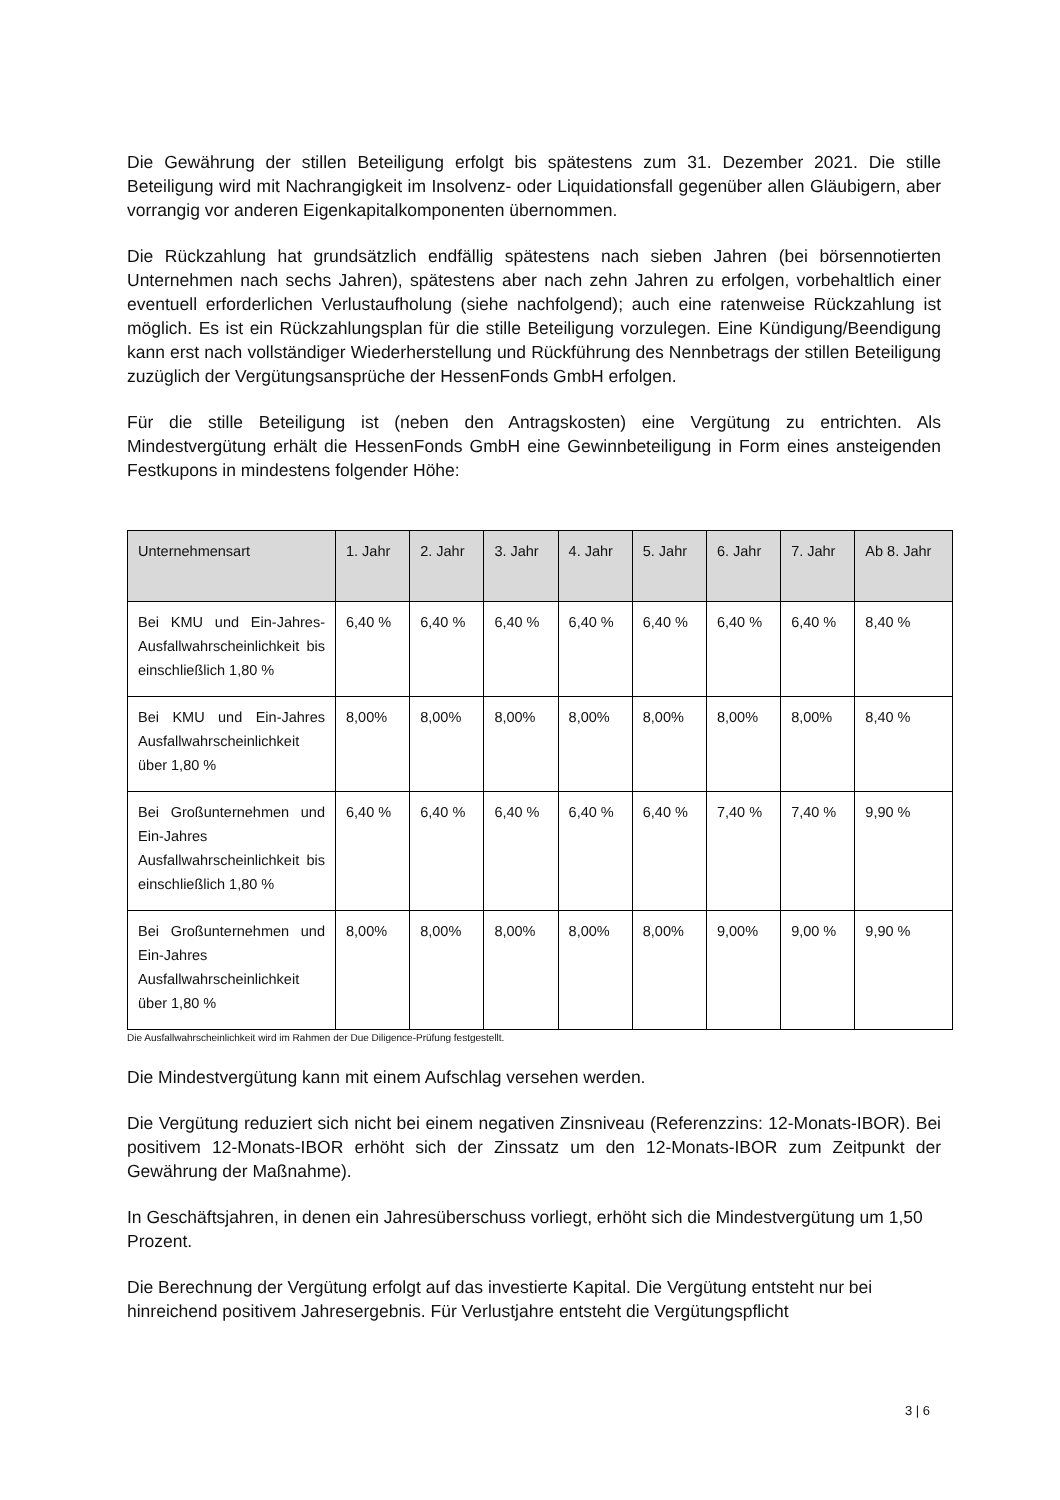Die Gewährung der stillen Beteiligung erfolgt bis spätestens zum 31. Dezember 2021. Die stille Beteiligung wird mit Nachrangigkeit im Insolvenz- oder Liquidationsfall gegenüber allen Gläubigern, aber vorrangig vor anderen Eigenkapitalkomponenten übernommen.
Die Rückzahlung hat grundsätzlich endfällig spätestens nach sieben Jahren (bei börsennotierten Unternehmen nach sechs Jahren), spätestens aber nach zehn Jahren zu erfolgen, vorbehaltlich einer eventuell erforderlichen Verlustaufholung (siehe nachfolgend); auch eine ratenweise Rückzahlung ist möglich. Es ist ein Rückzahlungsplan für die stille Beteiligung vorzulegen. Eine Kündigung/Beendigung kann erst nach vollständiger Wiederherstellung und Rückführung des Nennbetrags der stillen Beteiligung zuzüglich der Vergütungsansprüche der HessenFonds GmbH erfolgen.
Für die stille Beteiligung ist (neben den Antragskosten) eine Vergütung zu entrichten. Als Mindestvergütung erhält die HessenFonds GmbH eine Gewinnbeteiligung in Form eines ansteigenden Festkupons in mindestens folgender Höhe:
| Unternehmensart | 1. Jahr | 2. Jahr | 3. Jahr | 4. Jahr | 5. Jahr | 6. Jahr | 7. Jahr | Ab 8. Jahr |
| --- | --- | --- | --- | --- | --- | --- | --- | --- |
| Bei KMU und Ein-Jahres-Ausfallwahrscheinlichkeit bis einschließlich 1,80 % | 6,40 % | 6,40 % | 6,40 % | 6,40 % | 6,40 % | 6,40 % | 6,40 % | 8,40 % |
| Bei KMU und Ein-Jahres Ausfallwahrscheinlichkeit über 1,80 % | 8,00% | 8,00% | 8,00% | 8,00% | 8,00% | 8,00% | 8,00% | 8,40 % |
| Bei Großunternehmen und Ein-Jahres Ausfallwahrscheinlichkeit bis einschließlich 1,80 % | 6,40 % | 6,40 % | 6,40 % | 6,40 % | 6,40 % | 7,40 % | 7,40 % | 9,90 % |
| Bei Großunternehmen und Ein-Jahres Ausfallwahrscheinlichkeit über 1,80 % | 8,00% | 8,00% | 8,00% | 8,00% | 8,00% | 9,00% | 9,00 % | 9,90 % |
Die Ausfallwahrscheinlichkeit wird im Rahmen der Due Diligence-Prüfung festgestellt.
Die Mindestvergütung kann mit einem Aufschlag versehen werden.
Die Vergütung reduziert sich nicht bei einem negativen Zinsniveau (Referenzzins: 12-Monats-IBOR). Bei positivem 12-Monats-IBOR erhöht sich der Zinssatz um den 12-Monats-IBOR zum Zeitpunkt der Gewährung der Maßnahme).
In Geschäftsjahren, in denen ein Jahresüberschuss vorliegt, erhöht sich die Mindestvergütung um 1,50 Prozent.
Die Berechnung der Vergütung erfolgt auf das investierte Kapital. Die Vergütung entsteht nur bei hinreichend positivem Jahresergebnis. Für Verlustjahre entsteht die Vergütungspflicht
3 | 6